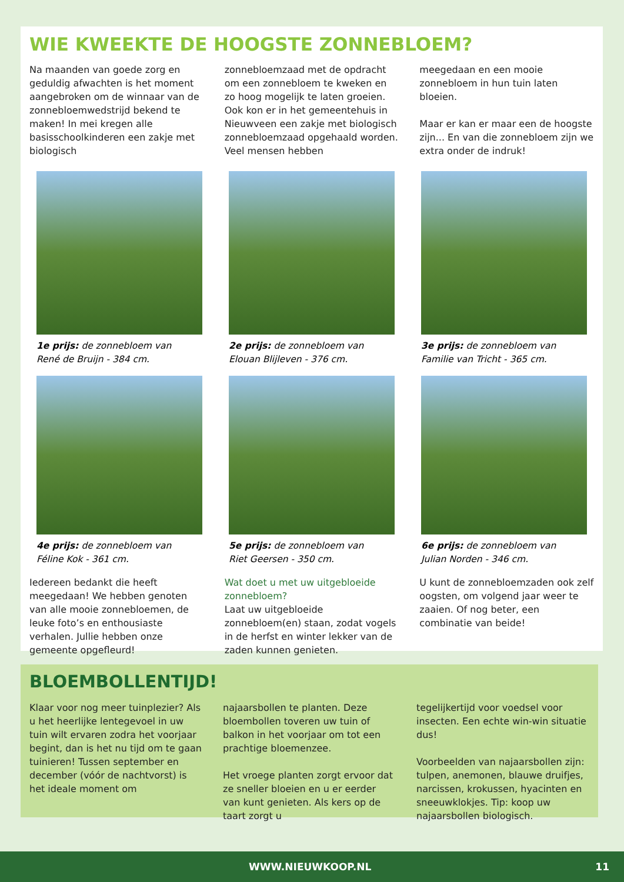WIE KWEEKTE DE HOOGSTE ZONNEBLOEM?
Na maanden van goede zorg en geduldig afwachten is het moment aangebroken om de winnaar van de zonnebloemwedstrijd bekend te maken! In mei kregen alle basisschoolkinderen een zakje met biologisch
zonnebloemzaad met de opdracht om een zonnebloem te kweken en zo hoog mogelijk te laten groeien. Ook kon er in het gemeentehuis in Nieuwveen een zakje met biologisch zonnebloemzaad opgehaald worden. Veel mensen hebben
meegedaan en een mooie zonnebloem in hun tuin laten bloeien.
Maar er kan er maar een de hoogste zijn... En van die zonnebloem zijn we extra onder de indruk!
1e prijs: de zonnebloem van
René de Bruijn - 384 cm.
2e prijs: de zonnebloem van
Elouan Blijleven - 376 cm.
3e prijs: de zonnebloem van
Familie van Tricht - 365 cm.
4e prijs: de zonnebloem van
Féline Kok - 361 cm.
5e prijs: de zonnebloem van
Riet Geersen - 350 cm.
6e prijs: de zonnebloem van
Julian Norden - 346 cm.
Iedereen bedankt die heeft meegedaan! We hebben genoten van alle mooie zonnebloemen, de leuke foto’s en enthousiaste verhalen. Jullie hebben onze gemeente opgefleurd!
Wat doet u met uw uitgebloeide zonnebloem?
Laat uw uitgebloeide zonnebloem(en) staan, zodat vogels in de herfst en winter lekker van de zaden kunnen genieten.
U kunt de zonnebloemzaden ook zelf oogsten, om volgend jaar weer te zaaien. Of nog beter, een combinatie van beide!
BLOEMBOLLENTIJD!
Klaar voor nog meer tuinplezier? Als u het heerlijke lentegevoel in uw tuin wilt ervaren zodra het voorjaar begint, dan is het nu tijd om te gaan tuinieren! Tussen september en december (vóór de nachtvorst) is het ideale moment om
najaarsbollen te planten. Deze bloembollen toveren uw tuin of balkon in het voorjaar om tot een prachtige bloemenzee.
Het vroege planten zorgt ervoor dat ze sneller bloeien en u er eerder van kunt genieten. Als kers op de taart zorgt u
tegelijkertijd voor voedsel voor insecten. Een echte win-win situatie dus!
Voorbeelden van najaarsbollen zijn: tulpen, anemonen, blauwe druifjes, narcissen, krokussen, hyacinten en sneeuwklokjes. Tip: koop uw najaarsbollen biologisch.
WWW.NIEUWKOOP.NL 11